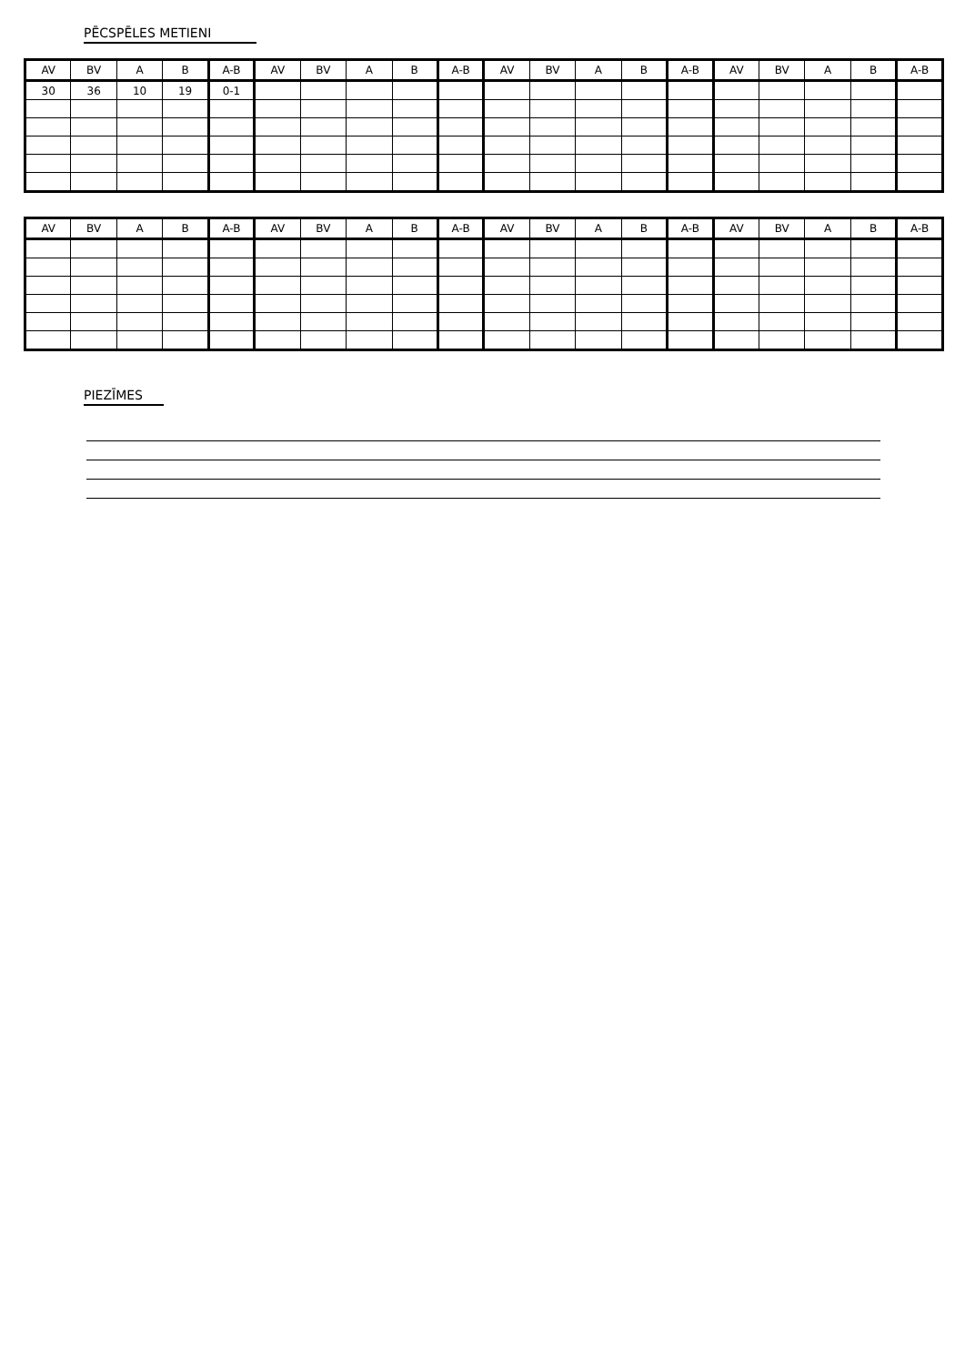PĒCSPĒLES METIENI
| AV | BV | A | B | A-B | AV | BV | A | B | A-B | AV | BV | A | B | A-B | AV | BV | A | B | A-B |
| --- | --- | --- | --- | --- | --- | --- | --- | --- | --- | --- | --- | --- | --- | --- | --- | --- | --- | --- | --- |
| 30 | 36 | 10 | 19 | 0-1 | | | | | | | | | | | | | | | |
| AV | BV | A | B | A-B | AV | BV | A | B | A-B | AV | BV | A | B | A-B | AV | BV | A | B | A-B |
| --- | --- | --- | --- | --- | --- | --- | --- | --- | --- | --- | --- | --- | --- | --- | --- | --- | --- | --- | --- |
PIEZĪMES